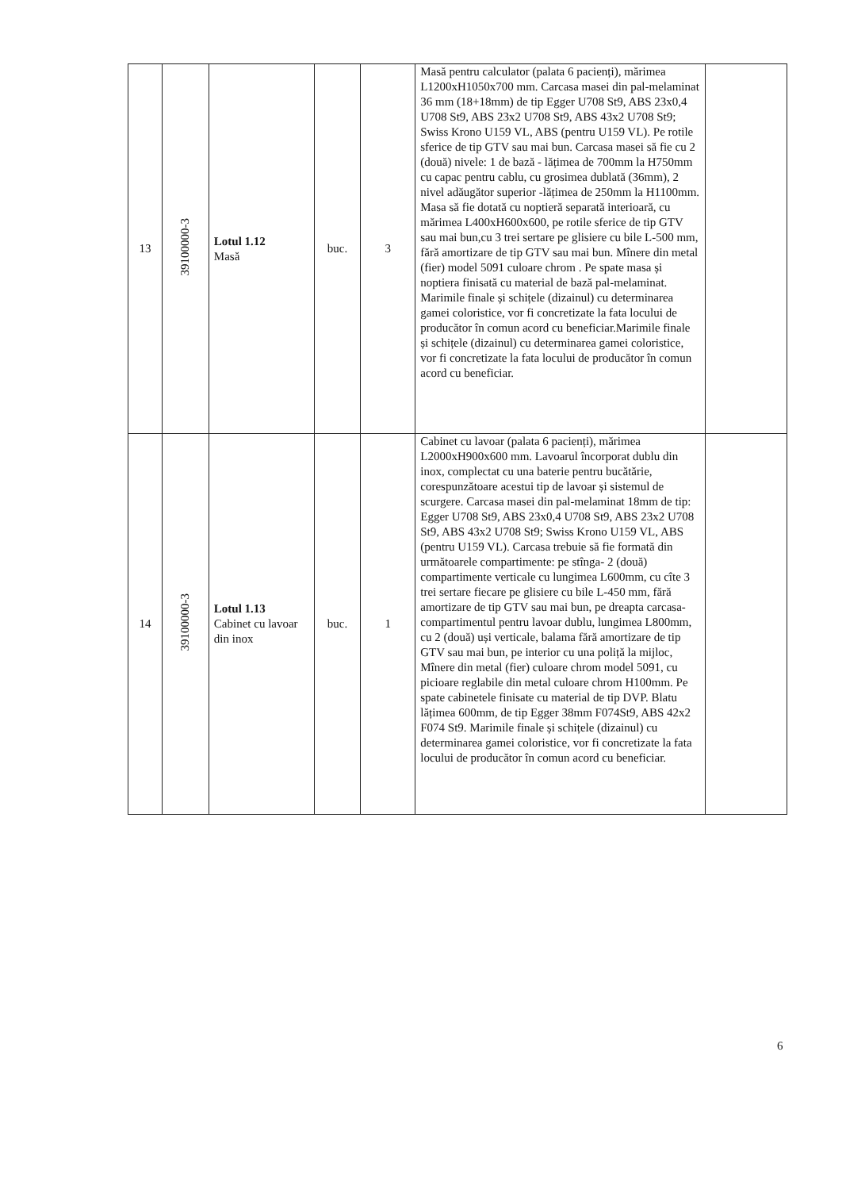| 13 | 39100000-3 | Lotul 1.12 Masă | buc. | 3 | Masă pentru calculator (palata 6 pacienți), mărimea L1200xH1050x700 mm. Carcasa masei din pal-melaminat 36 mm (18+18mm) de tip Egger U708 St9, ABS 23x0,4 U708 St9, ABS 23x2 U708 St9, ABS 43x2 U708 St9; Swiss Krono U159 VL, ABS (pentru U159 VL). Pe rotile sferice de tip GTV sau mai bun. Carcasa masei să fie cu 2 (două) nivele: 1 de bază - lățimea de 700mm la H750mm cu capac pentru cablu, cu grosimea dublată (36mm), 2 nivel adăugător superior -lățimea de 250mm la H1100mm. Masa să fie dotată cu noptieră separată interioară, cu mărimea L400xH600x600, pe rotile sferice de tip GTV sau mai bun,cu 3 trei sertare pe glisiere cu bile L-500 mm, fără amortizare de tip GTV sau mai bun. Mînere din metal (fier) model 5091 culoare chrom . Pe spate masa și noptiera finisată cu material de bază pal-melaminat. Marimile finale și schițele (dizainul) cu determinarea gamei coloristice, vor fi concretizate la fata locului de producător în comun acord cu beneficiar.Marimile finale și schițele (dizainul) cu determinarea gamei coloristice, vor fi concretizate la fata locului de producător în comun acord cu beneficiar. | |
| 14 | 39100000-3 | Lotul 1.13 Cabinet cu lavoar din inox | buc. | 1 | Cabinet cu lavoar (palata 6 pacienți), mărimea L2000xH900x600 mm. Lavoarul încorporat dublu din inox, complectat cu una baterie pentru bucătărie, corespunzătoare acestui tip de lavoar și sistemul de scurgere. Carcasa masei din pal-melaminat 18mm de tip: Egger U708 St9, ABS 23x0,4 U708 St9, ABS 23x2 U708 St9, ABS 43x2 U708 St9; Swiss Krono U159 VL, ABS (pentru U159 VL). Carcasa trebuie să fie formată din următoarele compartimente: pe stînga- 2 (două) compartimente verticale cu lungimea L600mm, cu cîte 3 trei sertare fiecare pe glisiere cu bile L-450 mm, fără amortizare de tip GTV sau mai bun, pe dreapta carcasa-compartimentul pentru lavoar dublu, lungimea L800mm, cu 2 (două) uși verticale, balama fără amortizare de tip GTV sau mai bun, pe interior cu una poliță la mijloc, Mînere din metal (fier) culoare chrom model 5091, cu picioare reglabile din metal culoare chrom H100mm. Pe spate cabinetele finisate cu material de tip DVP. Blatu lățimea 600mm, de tip Egger 38mm F074St9, ABS 42x2 F074 St9. Marimile finale și schițele (dizainul) cu determinarea gamei coloristice, vor fi concretizate la fata locului de producător în comun acord cu beneficiar. | |
6